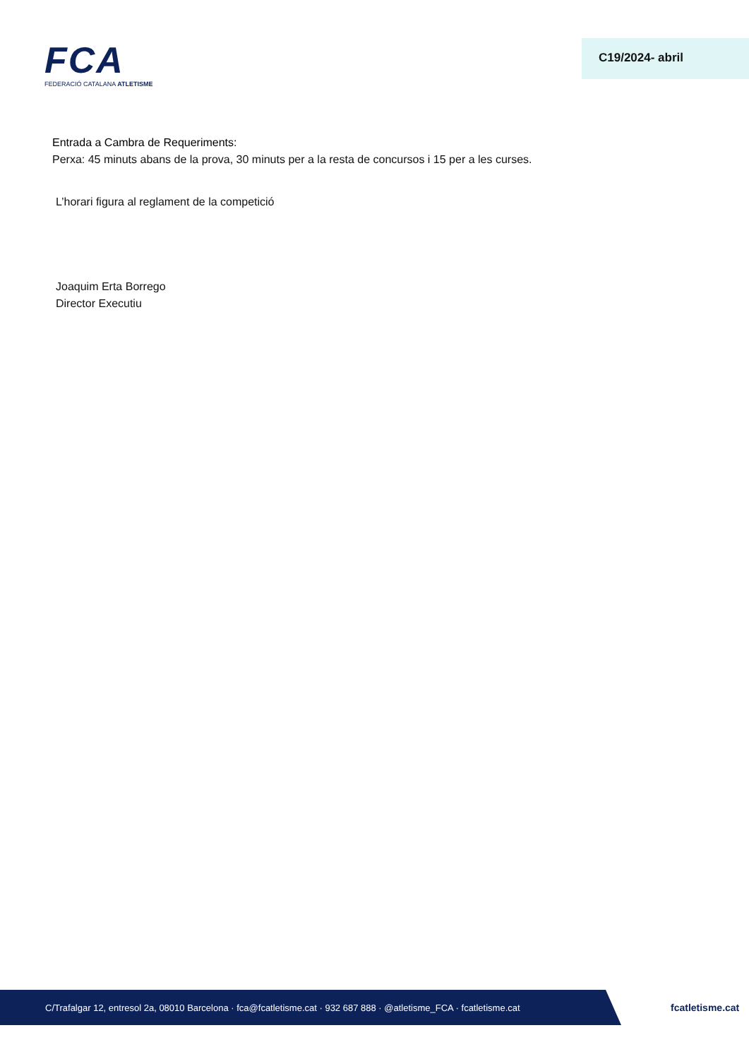FCA
FEDERACIÓ CATALANA ATLETISME
C19/2024- abril
Entrada a Cambra de Requeriments:
Perxa: 45 minuts abans de la prova, 30 minuts per a la resta de concursos i 15 per a les curses.
L’horari figura al reglament de la competició
Joaquim Erta Borrego
Director Executiu
C/Trafalgar 12, entresol 2a, 08010 Barcelona · fca@fcatletisme.cat · 932 687 888 · @atletisme_FCA · fcatletisme.cat fcatletisme.cat